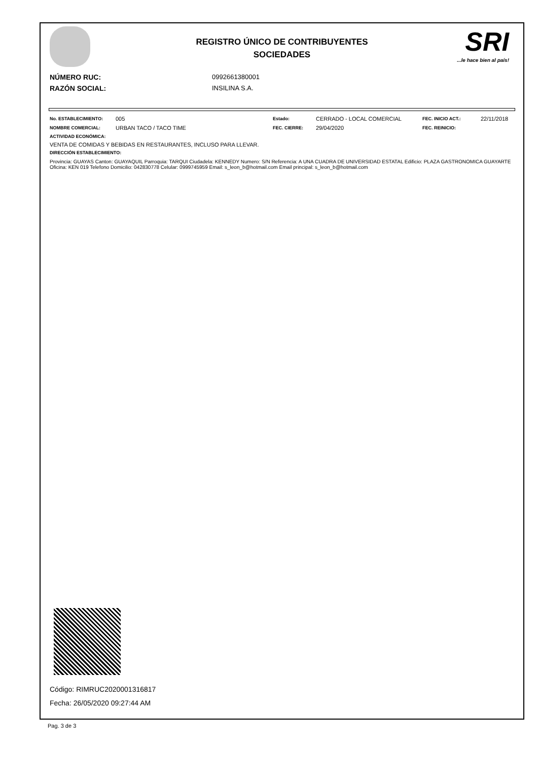REGISTRO ÚNICO DE CONTRIBUYENTES
SOCIEDADES
SRI...le hace bien al país!
NÚMERO RUC:
0992661380001
RAZÓN SOCIAL:
INSILINA S.A.
No. ESTABLECIMIENTO:
005
Estado:
CERRADO - LOCAL COMERCIAL
FEC. INICIO ACT.:
22/11/2018
NOMBRE COMERCIAL:
URBAN TACO / TACO TIME
FEC. CIERRE:
29/04/2020
FEC. REINICIO:
ACTIVIDAD ECONÓMICA:
VENTA DE COMIDAS Y BEBIDAS EN RESTAURANTES, INCLUSO PARA LLEVAR.
DIRECCIÓN ESTABLECIMIENTO:
Provincia: GUAYAS Canton: GUAYAQUIL Parroquia: TARQUI Ciudadela: KENNEDY Numero: S/N Referencia: A UNA CUADRA DE UNIVERSIDAD ESTATAL Edificio: PLAZA GASTRONOMICA GUAYARTE Oficina: KEN 019 Telefono Domicilio: 042830778 Celular: 0999745959 Email: s_leon_b@hotmail.com Email principal: s_leon_b@hotmail.com
Código: RIMRUC2020001316817
Fecha: 26/05/2020 09:27:44 AM
Pag. 3 de 3